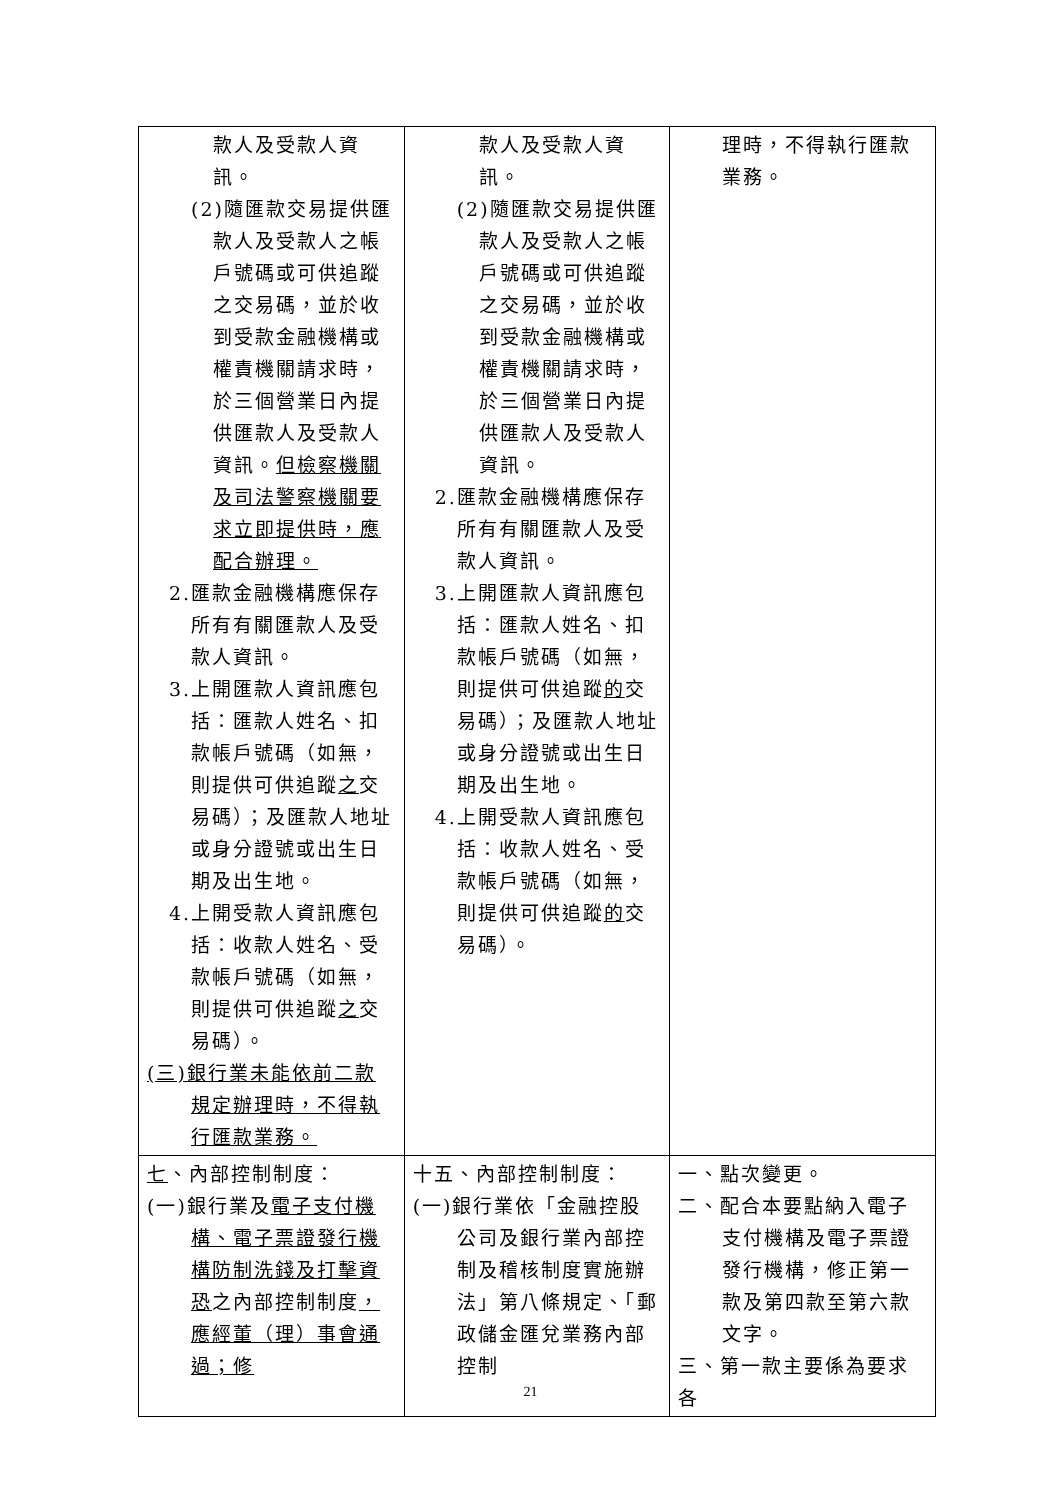| 款人及受款人資訊。 (2)隨匯款交易提供匯款人及受款人之帳戶號碼或可供追蹤之交易碼，並於收到受款金融機構或權責機關請求時，於三個營業日內提供匯款人及受款人資訊。 但檢察機關及司法警察機關要求立即提供時，應配合辦理。 2.匯款金融機構應保存所有有關匯款人及受款人資訊。 3.上開匯款人資訊應包括：匯款人姓名、扣款帳戶號碼（如無，則提供可供追蹤 之 交易碼）；及匯款人地址或身分證號或出生日期及出生地。 4.上開受款人資訊應包括：收款人姓名、受款帳戶號碼（如無，則提供可供追蹤 之 交易碼）。 (三)銀行業未能依前二款規定辦理時，不得執行匯款業務。 | 款人及受款人資訊。 (2)隨匯款交易提供匯款人及受款人之帳戶號碼或可供追蹤之交易碼，並於收到受款金融機構或權責機關請求時，於三個營業日內提供匯款人及受款人資訊。 2.匯款金融機構應保存所有有關匯款人及受款人資訊。 3.上開匯款人資訊應包括：匯款人姓名、扣款帳戶號碼（如無，則提供可供追蹤 的 交易碼）；及匯款人地址或身分證號或出生日期及出生地。 4.上開受款人資訊應包括：收款人姓名、受款帳戶號碼（如無，則提供可供追蹤 的 交易碼）。 | 理時，不得執行匯款業務。 |
| 七 、內部控制制度： (一)銀行業及 電子支付機構、電子票證發行機構防制洗錢及打擊資恐 之內部控制制度 ，應經董（理）事會通過；修 | 十五、內部控制制度： (一)銀行業依「金融控股公司及銀行業內部控制及稽核制度實施辦法」第八條規定、「郵政儲金匯兌業務內部控制 | 一、點次變更。 二、配合本要點納入電子支付機構及電子票證發行機構，修正第一款及第四款至第六款文字。 三、第一款主要係為要求各 |
21